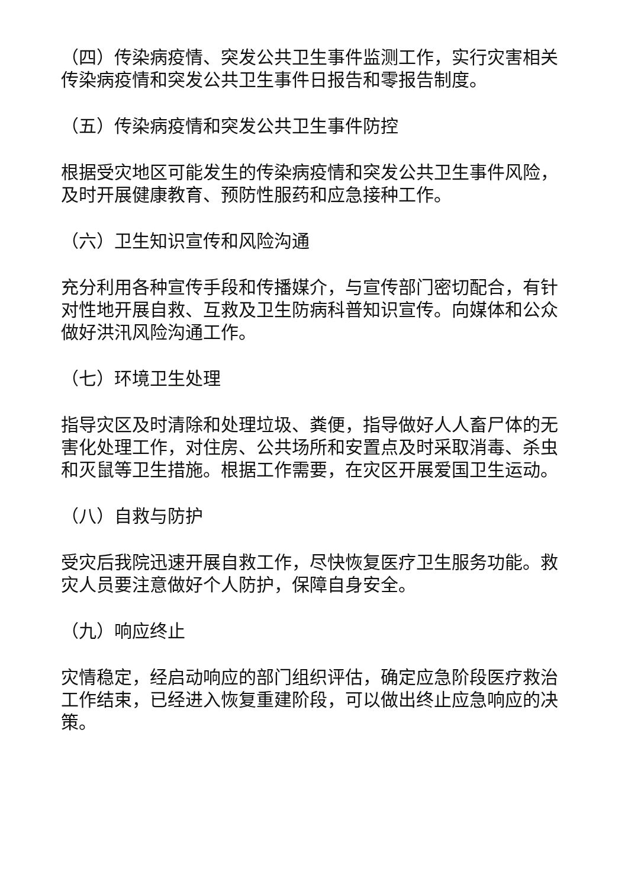（四）传染病疫情、突发公共卫生事件监测工作，实行灾害相关传染病疫情和突发公共卫生事件日报告和零报告制度。
（五）传染病疫情和突发公共卫生事件防控
根据受灾地区可能发生的传染病疫情和突发公共卫生事件风险，及时开展健康教育、预防性服药和应急接种工作。
（六）卫生知识宣传和风险沟通
充分利用各种宣传手段和传播媒介，与宣传部门密切配合，有针对性地开展自救、互救及卫生防病科普知识宣传。向媒体和公众做好洪汛风险沟通工作。
（七）环境卫生处理
指导灾区及时清除和处理垃圾、粪便，指导做好人人畜尸体的无害化处理工作，对住房、公共场所和安置点及时采取消毒、杀虫和灭鼠等卫生措施。根据工作需要，在灾区开展爱国卫生运动。
（八）自救与防护
受灾后我院迅速开展自救工作，尽快恢复医疗卫生服务功能。救灾人员要注意做好个人防护，保障自身安全。
（九）响应终止
灾情稳定，经启动响应的部门组织评估，确定应急阶段医疗救治工作结束，已经进入恢复重建阶段，可以做出终止应急响应的决策。